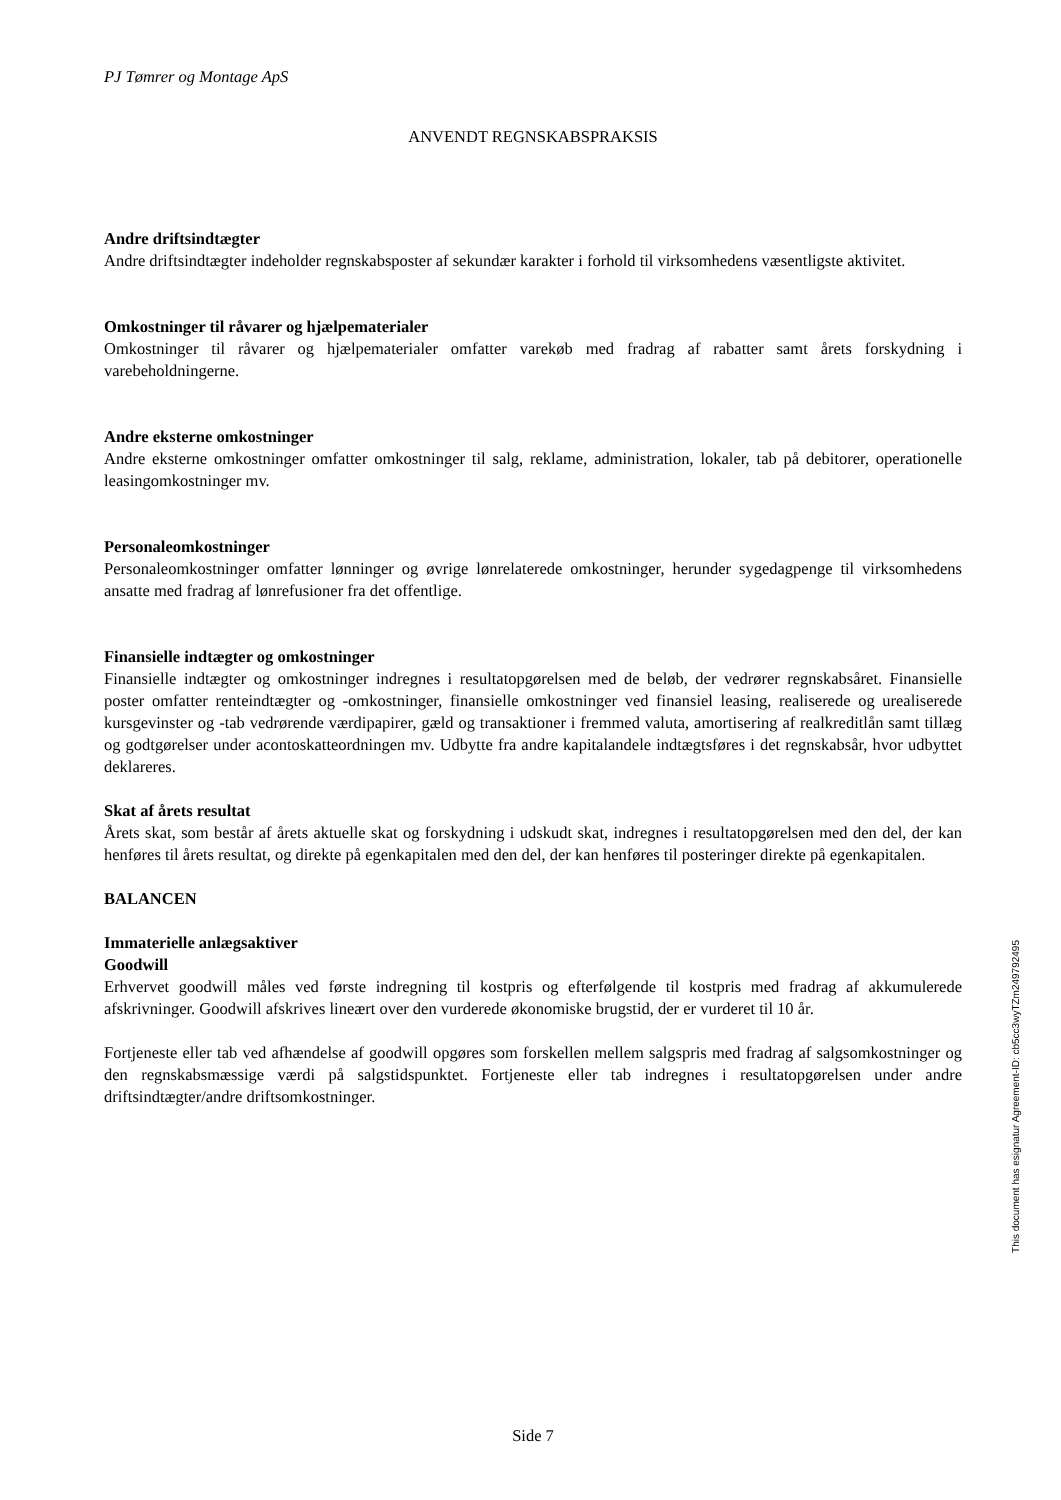PJ Tømrer og Montage ApS
ANVENDT REGNSKABSPRAKSIS
Andre driftsindtægter
Andre driftsindtægter indeholder regnskabsposter af sekundær karakter i forhold til virksomhedens væsentligste aktivitet.
Omkostninger til råvarer og hjælpematerialer
Omkostninger til råvarer og hjælpematerialer omfatter varekøb med fradrag af rabatter samt årets forskydning i varebeholdningerne.
Andre eksterne omkostninger
Andre eksterne omkostninger omfatter omkostninger til salg, reklame, administration, lokaler, tab på debitorer, operationelle leasingomkostninger mv.
Personaleomkostninger
Personaleomkostninger omfatter lønninger og øvrige lønrelaterede omkostninger, herunder sygedagpenge til virksomhedens ansatte med fradrag af lønrefusioner fra det offentlige.
Finansielle indtægter og omkostninger
Finansielle indtægter og omkostninger indregnes i resultatopgørelsen med de beløb, der vedrører regnskabsåret. Finansielle poster omfatter renteindtægter og -omkostninger, finansielle omkostninger ved finansiel leasing, realiserede og urealiserede kursgevinster og -tab vedrørende værdipapirer, gæld og transaktioner i fremmed valuta, amortisering af realkreditlån samt tillæg og godtgørelser under acontoskatteordningen mv. Udbytte fra andre kapitalandele indtægtsføres i det regnskabsår, hvor udbyttet deklareres.
Skat af årets resultat
Årets skat, som består af årets aktuelle skat og forskydning i udskudt skat, indregnes i resultatopgørelsen med den del, der kan henføres til årets resultat, og direkte på egenkapitalen med den del, der kan henføres til posteringer direkte på egenkapitalen.
BALANCEN
Immaterielle anlægsaktiver
Goodwill
Erhvervet goodwill måles ved første indregning til kostpris og efterfølgende til kostpris med fradrag af akkumulerede afskrivninger. Goodwill afskrives lineært over den vurderede økonomiske brugstid, der er vurderet til 10 år.
Fortjeneste eller tab ved afhændelse af goodwill opgøres som forskellen mellem salgspris med fradrag af salgsomkostninger og den regnskabsmæssige værdi på salgstidspunktet. Fortjeneste eller tab indregnes i resultatopgørelsen under andre driftsindtægter/andre driftsomkostninger.
Side 7
This document has esignatur Agreement-ID: cb5cc3wyTZm249792495